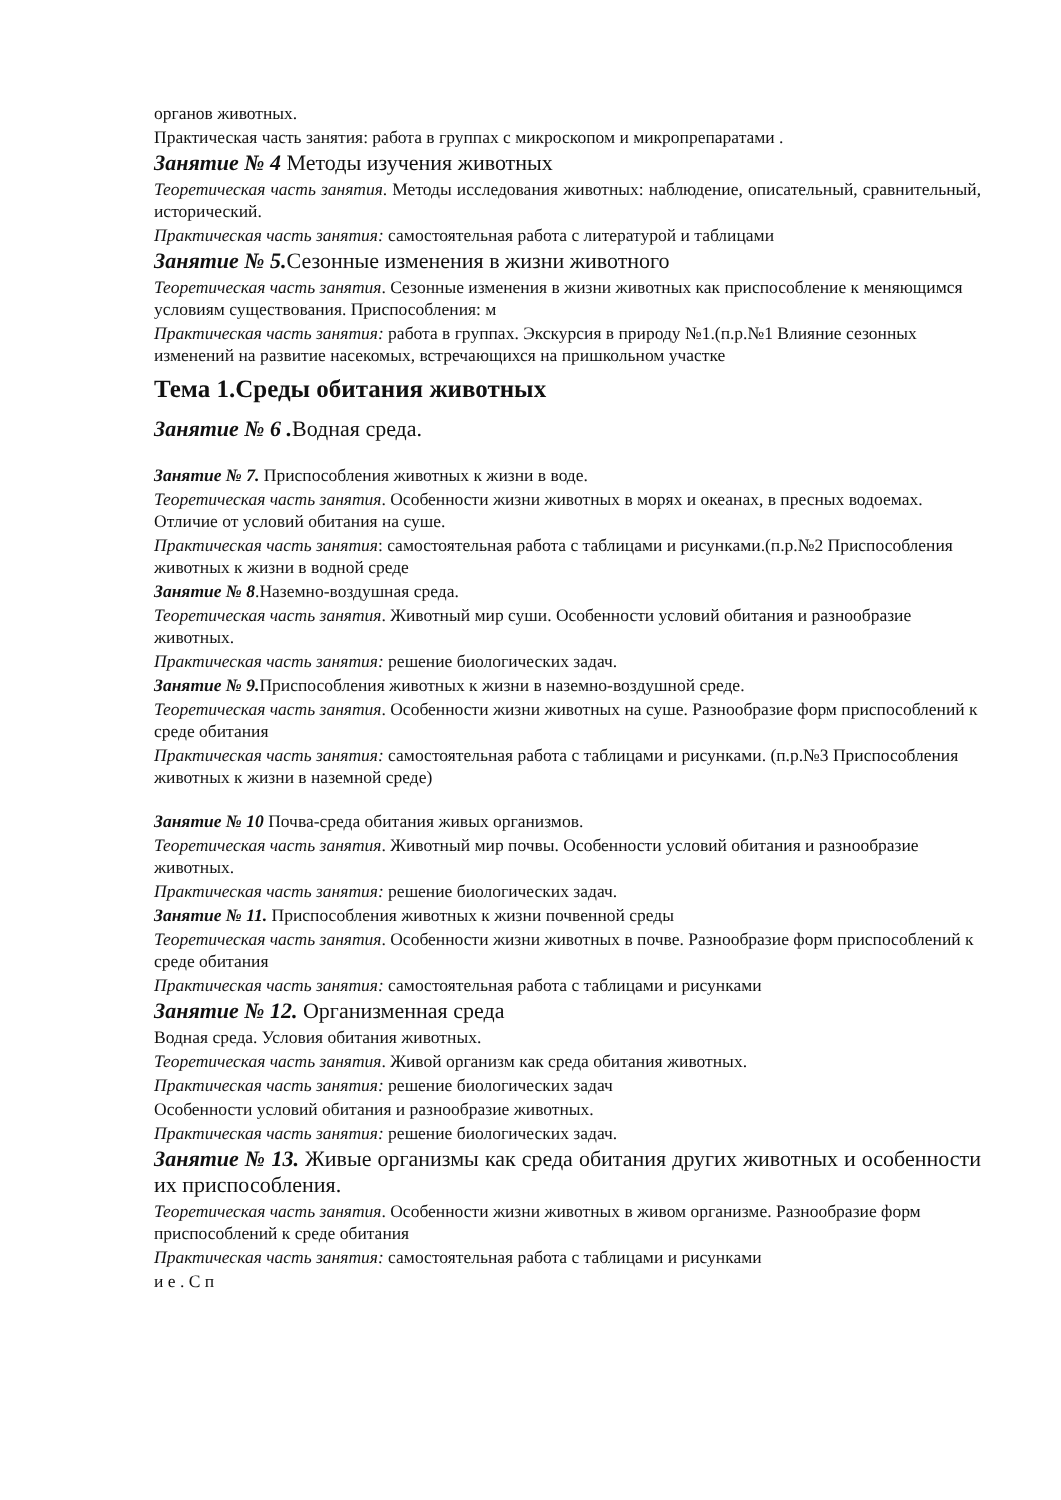органов животных.
Практическая часть занятия: работа в группах с микроскопом и микропрепаратами .
Занятие № 4 Методы изучения животных
Теоретическая часть занятия. Методы исследования животных: наблюдение, описательный, сравнительный, исторический.
Практическая часть занятия: самостоятельная работа с литературой и таблицами
Занятие № 5. Сезонные изменения в жизни животного
Теоретическая часть занятия. Сезонные изменения в жизни животных как приспособление к меняющимся условиям существования. Приспособления: м
Практическая часть занятия: работа в группах. Экскурсия в природу №1.(п.р.№1 Влияние сезонных изменений на развитие насекомых, встречающихся на пришкольном участке
Тема 1.Среды обитания животных
Занятие № 6 . Водная среда.
Занятие № 7. Приспособления животных к жизни в воде.
Теоретическая часть занятия. Особенности жизни животных в морях и океанах, в пресных водоемах. Отличие от условий обитания на суше.
Практическая часть занятия: самостоятельная работа с таблицами и рисунками.(п.р.№2 Приспособления животных к жизни в водной среде
Занятие № 8.Наземно-воздушная среда.
Теоретическая часть занятия. Животный мир суши. Особенности условий обитания и разнообразие животных.
Практическая часть занятия: решение биологических задач.
Занятие № 9. Приспособления животных к жизни в наземно-воздушной среде.
Теоретическая часть занятия. Особенности жизни животных на суше. Разнообразие форм приспособлений к среде обитания
Практическая часть занятия: самостоятельная работа с таблицами и рисунками. (п.р.№3 Приспособления животных к жизни в наземной среде)
Занятие № 10 Почва-среда обитания живых организмов.
Теоретическая часть занятия. Животный мир почвы. Особенности условий обитания и разнообразие животных.
Практическая часть занятия: решение биологических задач.
Занятие № 11. Приспособления животных к жизни почвенной среды
Теоретическая часть занятия. Особенности жизни животных в почве. Разнообразие форм приспособлений к среде обитания
Практическая часть занятия: самостоятельная работа с таблицами и рисунками
Занятие № 12. Организменная среда
Водная среда. Условия обитания животных.
Теоретическая часть занятия. Живой организм как среда обитания животных.
Практическая часть занятия: решение биологических задач
Особенности условий обитания и разнообразие животных.
Практическая часть занятия: решение биологических задач.
Занятие № 13. Живые организмы как среда обитания других животных и особенности их приспособления.
Теоретическая часть занятия. Особенности жизни животных в живом организме. Разнообразие форм приспособлений к среде обитания
Практическая часть занятия: самостоятельная работа с таблицами и рисунками
и е . С п